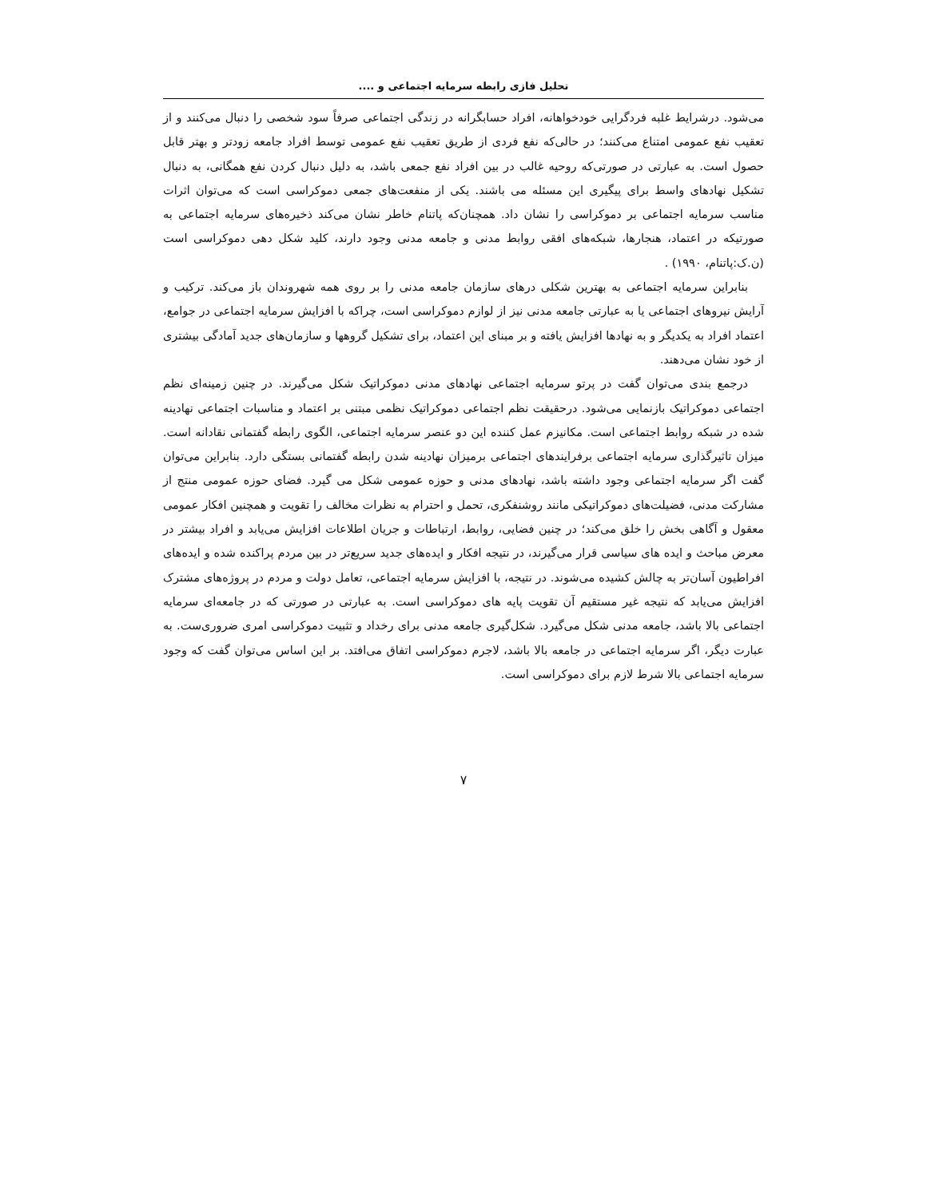تحلیل فازی رابطه سرمایه اجتماعی و ....
می‌شود. درشرایط غلبه فردگرایی خودخواهانه، افراد حسابگرانه در زندگی اجتماعی صرفاً سود شخصی را دنبال می‌کنند و از تعقیب نفع عمومی امتناع می‌کنند؛ در حالی‌که نفع فردی از طریق تعقیب نفع عمومی توسط افراد جامعه زودتر و بهتر قابل حصول است. به عبارتی در صورتی‌که روحیه غالب در بین افراد نفع جمعی باشد، به دلیل دنبال کردن نفع همگانی، به دنبال تشکیل نهادهای واسط برای پیگیری این مسئله می باشند. یکی از منفعت‌های جمعی دموکراسی است که می‌توان اثرات مناسب سرمایه اجتماعی بر دموکراسی را نشان داد. همچنان‌که پاتنام خاطر نشان می‌کند ذخیره‌های سرمایه اجتماعی به صورتیکه در اعتماد، هنجارها، شبکه‌های افقی روابط مدنی و جامعه مدنی وجود دارند، کلید شکل دهی دموکراسی است (ن.ک:پاتنام، ۱۹۹۰) .
بنابراین سرمایه اجتماعی به بهترین شکلی درهای سازمان جامعه مدنی را بر روی همه شهروندان باز می‌کند. ترکیب و آرایش نیروهای اجتماعی یا به عبارتی جامعه مدنی نیز از لوازم دموکراسی است، چراکه با افزایش سرمایه اجتماعی در جوامع، اعتماد افراد به یکدیگر و به نهادها افزایش یافته و بر مبنای این اعتماد، برای تشکیل گروهها و سازمان‌های جدید آمادگی بیشتری از خود نشان می‌دهند.
درجمع بندی می‌توان گفت در پرتو سرمایه اجتماعی نهادهای مدنی دموکراتیک شکل می‌گیرند. در چنین زمینه‌ای نظم اجتماعی دموکراتیک بازنمایی می‌شود. درحقیقت نظم اجتماعی دموکراتیک نظمی مبتنی بر اعتماد و مناسبات اجتماعی نهادینه شده در شبکه روابط اجتماعی است. مکانیزم عمل کننده این دو عنصر سرمایه اجتماعی، الگوی رابطه گفتمانی نقادانه است. میزان تاثیرگذاری سرمایه اجتماعی برفرایندهای اجتماعی برمیزان نهادینه شدن رابطه گفتمانی بستگی دارد. بنابراین می‌توان گفت اگر سرمایه اجتماعی وجود داشته باشد، نهادهای مدنی و حوزه عمومی شکل می گیرد. فضای حوزه عمومی منتج از مشارکت مدنی، فضیلت‌های دموکراتیکی مانند روشنفکری، تحمل و احترام به نظرات مخالف را تقویت و همچنین افکار عمومی معقول و آگاهی بخش را خلق می‌کند؛ در چنین فضایی، روابط، ارتباطات و جریان اطلاعات افزایش می‌یابد و افراد بیشتر در معرض مباحث و ایده های سیاسی قرار می‌گیرند، در نتیجه افکار و ایده‌های جدید سریع‌تر در بین مردم پراکنده شده و ایده‌های افراطیون آسان‌تر به چالش کشیده می‌شوند. در نتیجه، با افزایش سرمایه اجتماعی، تعامل دولت و مردم در پروژه‌های مشترک افزایش می‌یابد که نتیجه غیر مستقیم آن تقویت پایه های دموکراسی است. به عبارتی در صورتی که در جامعه‌ای سرمایه اجتماعی بالا باشد، جامعه مدنی شکل می‌گیرد. شکل‌گیری جامعه مدنی برای رخداد و تثبیت دموکراسی امری ضروری‌ست. به عبارت دیگر، اگر سرمایه اجتماعی در جامعه بالا باشد، لاجرم دموکراسی اتفاق می‌افتد. بر این اساس می‌توان گفت که وجود سرمایه اجتماعی بالا شرط لازم برای دموکراسی است.
۷